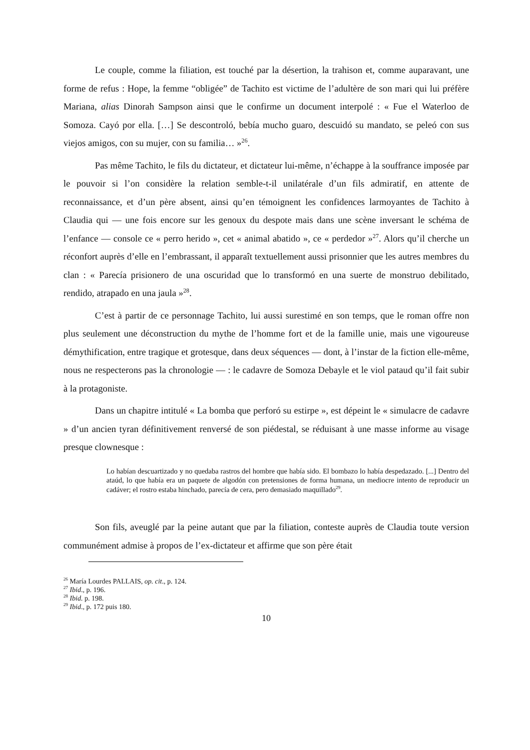Le couple, comme la filiation, est touché par la désertion, la trahison et, comme auparavant, une forme de refus : Hope, la femme “obligée” de Tachito est victime de l’adultère de son mari qui lui préfère Mariana, alias Dinorah Sampson ainsi que le confirme un document interpolé : « Fue el Waterloo de Somoza. Cayó por ella. […] Se descontroló, bebía mucho guaro, descuidó su mandato, se peleó con sus viejos amigos, con su mujer, con su familia… »<sup>26</sup>.
Pas même Tachito, le fils du dictateur, et dictateur lui-même, n’échappe à la souffrance imposée par le pouvoir si l’on considère la relation semble-t-il unilatérale d’un fils admiratif, en attente de reconnaissance, et d’un père absent, ainsi qu’en témoignent les confidences larmoyantes de Tachito à Claudia qui — une fois encore sur les genoux du despote mais dans une scène inversant le schéma de l’enfance — console ce « perro herido », cet « animal abatido », ce « perdedor »<sup>27</sup>. Alors qu’il cherche un réconfort auprès d’elle en l’embrassant, il apparaît textuellement aussi prisonnier que les autres membres du clan : « Parecía prisionero de una oscuridad que lo transformó en una suerte de monstruo debilitado, rendido, atrapado en una jaula »<sup>28</sup>.
C’est à partir de ce personnage Tachito, lui aussi surestimé en son temps, que le roman offre non plus seulement une déconstruction du mythe de l’homme fort et de la famille unie, mais une vigoureuse démythification, entre tragique et grotesque, dans deux séquences — dont, à l’instar de la fiction elle-même, nous ne respecterons pas la chronologie — : le cadavre de Somoza Debayle et le viol pataud qu’il fait subir à la protagoniste.
Dans un chapitre intitulé « La bomba que perforó su estirpe », est dépeint le « simulacre de cadavre » d’un ancien tyran définitivement renversé de son piédestal, se réduisant à une masse informe au visage presque clownesque :
Lo habían descuartizado y no quedaba rastros del hombre que había sido. El bombazo lo había despedazado. [...] Dentro del ataúd, lo que había era un paquete de algodón con pretensiones de forma humana, un mediocre intento de reproducir un cadáver; el rostro estaba hinchado, parecía de cera, pero demasiado maquillado<sup>29</sup>.
Son fils, aveuglé par la peine autant que par la filiation, conteste auprès de Claudia toute version communément admise à propos de l’ex-dictateur et affirme que son père était
<sup>26</sup> María Lourdes PALLAIS, op. cit., p. 124.
<sup>27</sup> Ibid., p. 196.
<sup>28</sup> Ibid. p. 198.
<sup>29</sup> Ibid., p. 172 puis 180.
10